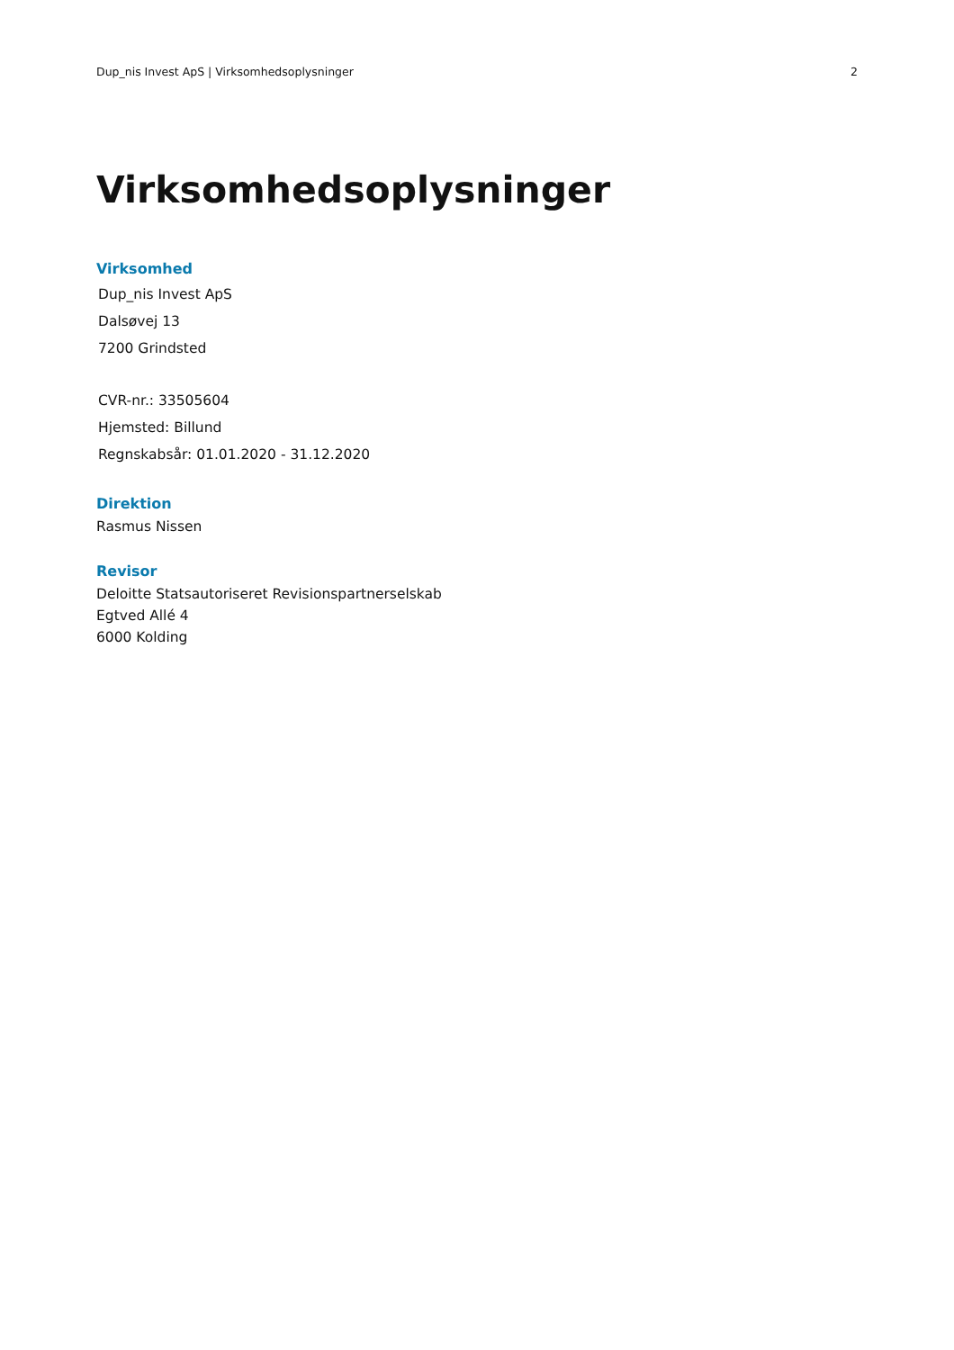Dup_nis Invest ApS | Virksomhedsoplysninger 2
Virksomhedsoplysninger
Virksomhed
Dup_nis Invest ApS
Dalsøvej 13
7200 Grindsted
CVR-nr.: 33505604
Hjemsted: Billund
Regnskabsår: 01.01.2020 - 31.12.2020
Direktion
Rasmus Nissen
Revisor
Deloitte Statsautoriseret Revisionspartnerselskab
Egtved Allé 4
6000 Kolding